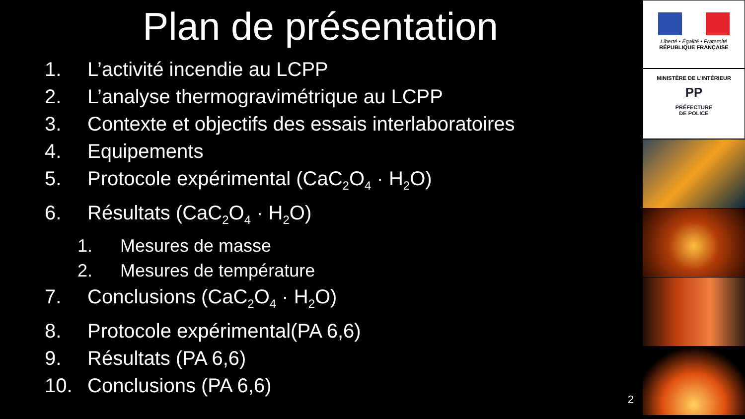Plan de présentation
1. L’activité incendie au LCPP
2. L’analyse thermogravimétrique au LCPP
3. Contexte et objectifs des essais interlaboratoires
4. Equipements
5. Protocole expérimental (CaC<sub>2</sub>O<sub>4</sub> · H<sub>2</sub>O)
6. Résultats (CaC<sub>2</sub>O<sub>4</sub> · H<sub>2</sub>O)
1. Mesures de masse
2. Mesures de température
7. Conclusions (CaC<sub>2</sub>O<sub>4</sub> · H<sub>2</sub>O)
8. Protocole expérimental(PA 6,6)
9. Résultats (PA 6,6)
10. Conclusions (PA 6,6)
Liberté • Égalité • Fraternité
RÉPUBLIQUE FRANÇAISE
MINISTÈRE DE L’INTÉRIEUR
PP
PRÉFECTURE
DE POLICE
2